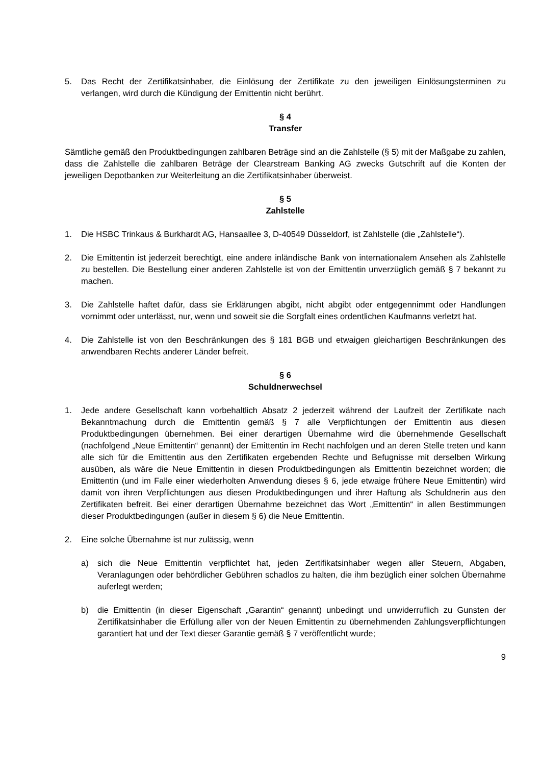5. Das Recht der Zertifikatsinhaber, die Einlösung der Zertifikate zu den jeweiligen Einlösungsterminen zu verlangen, wird durch die Kündigung der Emittentin nicht berührt.
§ 4
Transfer
Sämtliche gemäß den Produktbedingungen zahlbaren Beträge sind an die Zahlstelle (§ 5) mit der Maßgabe zu zahlen, dass die Zahlstelle die zahlbaren Beträge der Clearstream Banking AG zwecks Gutschrift auf die Konten der jeweiligen Depotbanken zur Weiterleitung an die Zertifikatsinhaber überweist.
§ 5
Zahlstelle
1. Die HSBC Trinkaus & Burkhardt AG, Hansaallee 3, D-40549 Düsseldorf, ist Zahlstelle (die „Zahlstelle“).
2. Die Emittentin ist jederzeit berechtigt, eine andere inländische Bank von internationalem Ansehen als Zahlstelle zu bestellen. Die Bestellung einer anderen Zahlstelle ist von der Emittentin unverzüglich gemäß § 7 bekannt zu machen.
3. Die Zahlstelle haftet dafür, dass sie Erklärungen abgibt, nicht abgibt oder entgegennimmt oder Handlungen vornimmt oder unterlässt, nur, wenn und soweit sie die Sorgfalt eines ordentlichen Kaufmanns verletzt hat.
4. Die Zahlstelle ist von den Beschränkungen des § 181 BGB und etwaigen gleichartigen Beschränkungen des anwendbaren Rechts anderer Länder befreit.
§ 6
Schuldnerwechsel
1. Jede andere Gesellschaft kann vorbehaltlich Absatz 2 jederzeit während der Laufzeit der Zertifikate nach Bekanntmachung durch die Emittentin gemäß § 7 alle Verpflichtungen der Emittentin aus diesen Produktbedingungen übernehmen. Bei einer derartigen Übernahme wird die übernehmende Gesellschaft (nachfolgend „Neue Emittentin“ genannt) der Emittentin im Recht nachfolgen und an deren Stelle treten und kann alle sich für die Emittentin aus den Zertifikaten ergebenden Rechte und Befugnisse mit derselben Wirkung ausüben, als wäre die Neue Emittentin in diesen Produktbedingungen als Emittentin bezeichnet worden; die Emittentin (und im Falle einer wiederholten Anwendung dieses § 6, jede etwaige frühere Neue Emittentin) wird damit von ihren Verpflichtungen aus diesen Produktbedingungen und ihrer Haftung als Schuldnerin aus den Zertifikaten befreit. Bei einer derartigen Übernahme bezeichnet das Wort „Emittentin“ in allen Bestimmungen dieser Produktbedingungen (außer in diesem § 6) die Neue Emittentin.
2. Eine solche Übernahme ist nur zulässig, wenn
a) sich die Neue Emittentin verpflichtet hat, jeden Zertifikatsinhaber wegen aller Steuern, Abgaben, Veranlagungen oder behördlicher Gebühren schadlos zu halten, die ihm bezüglich einer solchen Übernahme auferlegt werden;
b) die Emittentin (in dieser Eigenschaft „Garantin“ genannt) unbedingt und unwiderruflich zu Gunsten der Zertifikatsinhaber die Erfüllung aller von der Neuen Emittentin zu übernehmenden Zahlungsverpflichtungen garantiert hat und der Text dieser Garantie gemäß § 7 veröffentlicht wurde;
9